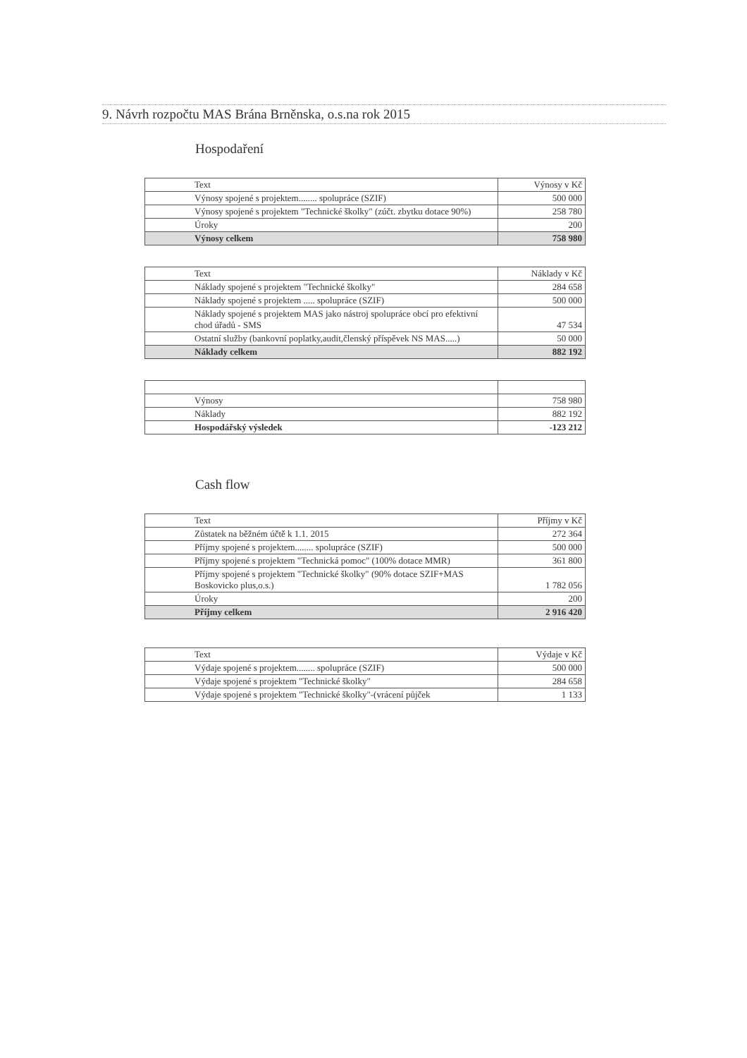9. Návrh rozpočtu MAS Brána Brněnska, o.s.na rok 2015
Hospodaření
| Text | Výnosy v Kč |
| Výnosy spojené s projektem........ spolupráce (SZIF) | 500 000 |
| Výnosy spojené s projektem "Technické školky" (zúčt. zbytku dotace 90%) | 258 780 |
| Úroky | 200 |
| Výnosy celkem | 758 980 |
| Text | Náklady v Kč |
| Náklady spojené s projektem "Technické školky" | 284 658 |
| Náklady spojené s projektem ..... spolupráce (SZIF) | 500 000 |
| Náklady spojené s projektem MAS jako nástroj spolupráce obcí pro efektivní chod úřadů - SMS | 47 534 |
| Ostatní služby (bankovní poplatky,audit,členský příspěvek NS MAS.....) | 50 000 |
| Náklady celkem | 882 192 |
| Výnosy | 758 980 |
| Náklady | 882 192 |
| Hospodářský výsledek | -123 212 |
Cash flow
| Text | Příjmy v Kč |
| Zůstatek na běžném účtě k 1.1. 2015 | 272 364 |
| Příjmy spojené s projektem........ spolupráce (SZIF) | 500 000 |
| Příjmy spojené s projektem "Technická pomoc" (100% dotace MMR) | 361 800 |
| Příjmy spojené s projektem "Technické školky" (90% dotace SZIF+MAS Boskovicko plus,o.s.) | 1 782 056 |
| Úroky | 200 |
| Příjmy celkem | 2 916 420 |
| Text | Výdaje v Kč |
| Výdaje spojené s projektem........ spolupráce (SZIF) | 500 000 |
| Výdaje spojené s projektem "Technické školky" | 284 658 |
| Výdaje spojené s projektem "Technické školky"-(vrácení půjček | 1 133 |